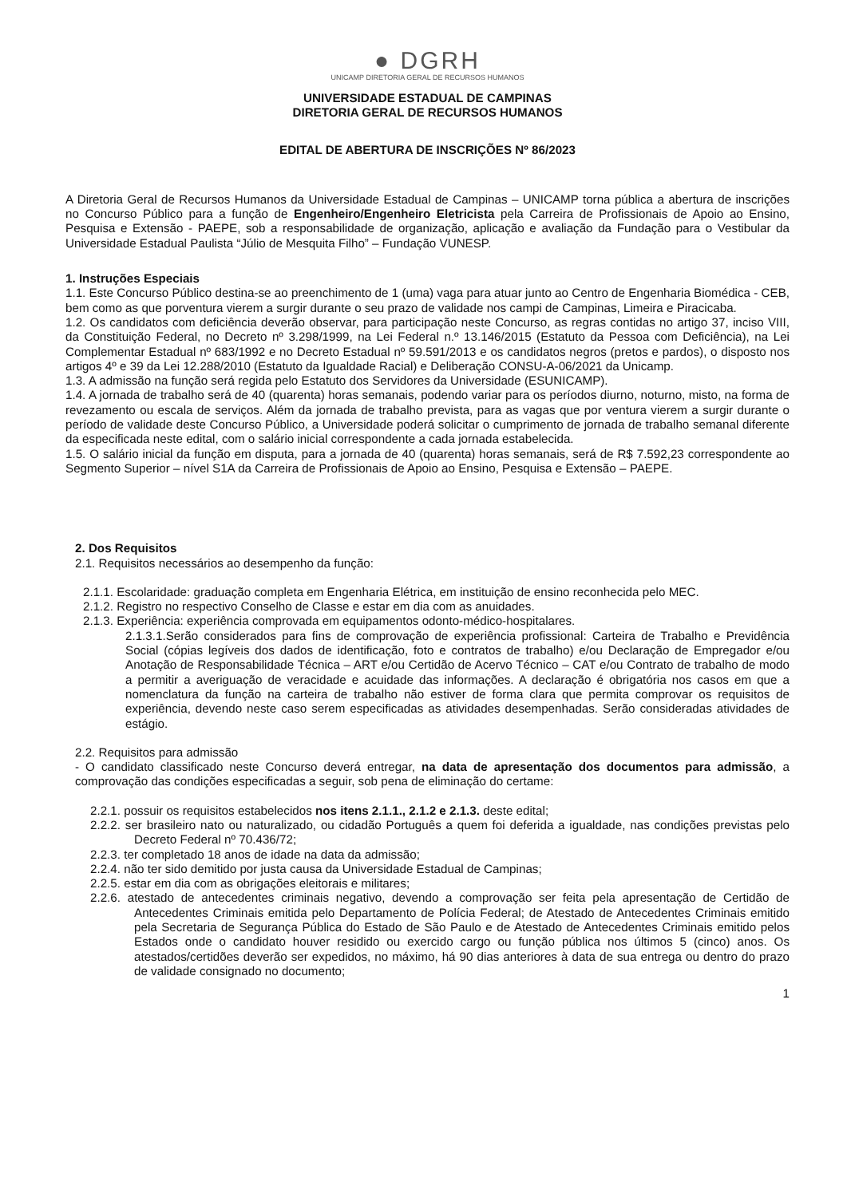● DGRH
UNICAMP DIRETORIA GERAL DE RECURSOS HUMANOS
UNIVERSIDADE ESTADUAL DE CAMPINAS
DIRETORIA GERAL DE RECURSOS HUMANOS
EDITAL DE ABERTURA DE INSCRIÇÕES Nº 86/2023
A Diretoria Geral de Recursos Humanos da Universidade Estadual de Campinas – UNICAMP torna pública a abertura de inscrições no Concurso Público para a função de Engenheiro/Engenheiro Eletricista pela Carreira de Profissionais de Apoio ao Ensino, Pesquisa e Extensão - PAEPE, sob a responsabilidade de organização, aplicação e avaliação da Fundação para o Vestibular da Universidade Estadual Paulista “Júlio de Mesquita Filho” – Fundação VUNESP.
1. Instruções Especiais
1.1. Este Concurso Público destina-se ao preenchimento de 1 (uma) vaga para atuar junto ao Centro de Engenharia Biomédica - CEB, bem como as que porventura vierem a surgir durante o seu prazo de validade nos campi de Campinas, Limeira e Piracicaba.
1.2. Os candidatos com deficiência deverão observar, para participação neste Concurso, as regras contidas no artigo 37, inciso VIII, da Constituição Federal, no Decreto nº 3.298/1999, na Lei Federal n.º 13.146/2015 (Estatuto da Pessoa com Deficiência), na Lei Complementar Estadual nº 683/1992 e no Decreto Estadual nº 59.591/2013 e os candidatos negros (pretos e pardos), o disposto nos artigos 4º e 39 da Lei 12.288/2010 (Estatuto da Igualdade Racial) e Deliberação CONSU-A-06/2021 da Unicamp.
1.3. A admissão na função será regida pelo Estatuto dos Servidores da Universidade (ESUNICAMP).
1.4. A jornada de trabalho será de 40 (quarenta) horas semanais, podendo variar para os períodos diurno, noturno, misto, na forma de revezamento ou escala de serviços. Além da jornada de trabalho prevista, para as vagas que por ventura vierem a surgir durante o período de validade deste Concurso Público, a Universidade poderá solicitar o cumprimento de jornada de trabalho semanal diferente da especificada neste edital, com o salário inicial correspondente a cada jornada estabelecida.
1.5. O salário inicial da função em disputa, para a jornada de 40 (quarenta) horas semanais, será de R$ 7.592,23 correspondente ao Segmento Superior – nível S1A da Carreira de Profissionais de Apoio ao Ensino, Pesquisa e Extensão – PAEPE.
2. Dos Requisitos
2.1. Requisitos necessários ao desempenho da função:
2.1.1. Escolaridade: graduação completa em Engenharia Elétrica, em instituição de ensino reconhecida pelo MEC.
2.1.2. Registro no respectivo Conselho de Classe e estar em dia com as anuidades.
2.1.3. Experiência: experiência comprovada em equipamentos odonto-médico-hospitalares.
2.1.3.1.Serão considerados para fins de comprovação de experiência profissional: Carteira de Trabalho e Previdência Social (cópias legíveis dos dados de identificação, foto e contratos de trabalho) e/ou Declaração de Empregador e/ou Anotação de Responsabilidade Técnica – ART e/ou Certidão de Acervo Técnico – CAT e/ou Contrato de trabalho de modo a permitir a averiguação de veracidade e acuidade das informações. A declaração é obrigatória nos casos em que a nomenclatura da função na carteira de trabalho não estiver de forma clara que permita comprovar os requisitos de experiência, devendo neste caso serem especificadas as atividades desempenhadas. Serão consideradas atividades de estágio.
2.2. Requisitos para admissão
- O candidato classificado neste Concurso deverá entregar, na data de apresentação dos documentos para admissão, a comprovação das condições especificadas a seguir, sob pena de eliminação do certame:
2.2.1. possuir os requisitos estabelecidos nos itens 2.1.1., 2.1.2 e 2.1.3. deste edital;
2.2.2. ser brasileiro nato ou naturalizado, ou cidadão Português a quem foi deferida a igualdade, nas condições previstas pelo Decreto Federal nº 70.436/72;
2.2.3. ter completado 18 anos de idade na data da admissão;
2.2.4. não ter sido demitido por justa causa da Universidade Estadual de Campinas;
2.2.5. estar em dia com as obrigações eleitorais e militares;
2.2.6. atestado de antecedentes criminais negativo, devendo a comprovação ser feita pela apresentação de Certidão de Antecedentes Criminais emitida pelo Departamento de Polícia Federal; de Atestado de Antecedentes Criminais emitido pela Secretaria de Segurança Pública do Estado de São Paulo e de Atestado de Antecedentes Criminais emitido pelos Estados onde o candidato houver residido ou exercido cargo ou função pública nos últimos 5 (cinco) anos. Os atestados/certidões deverão ser expedidos, no máximo, há 90 dias anteriores à data de sua entrega ou dentro do prazo de validade consignado no documento;
1